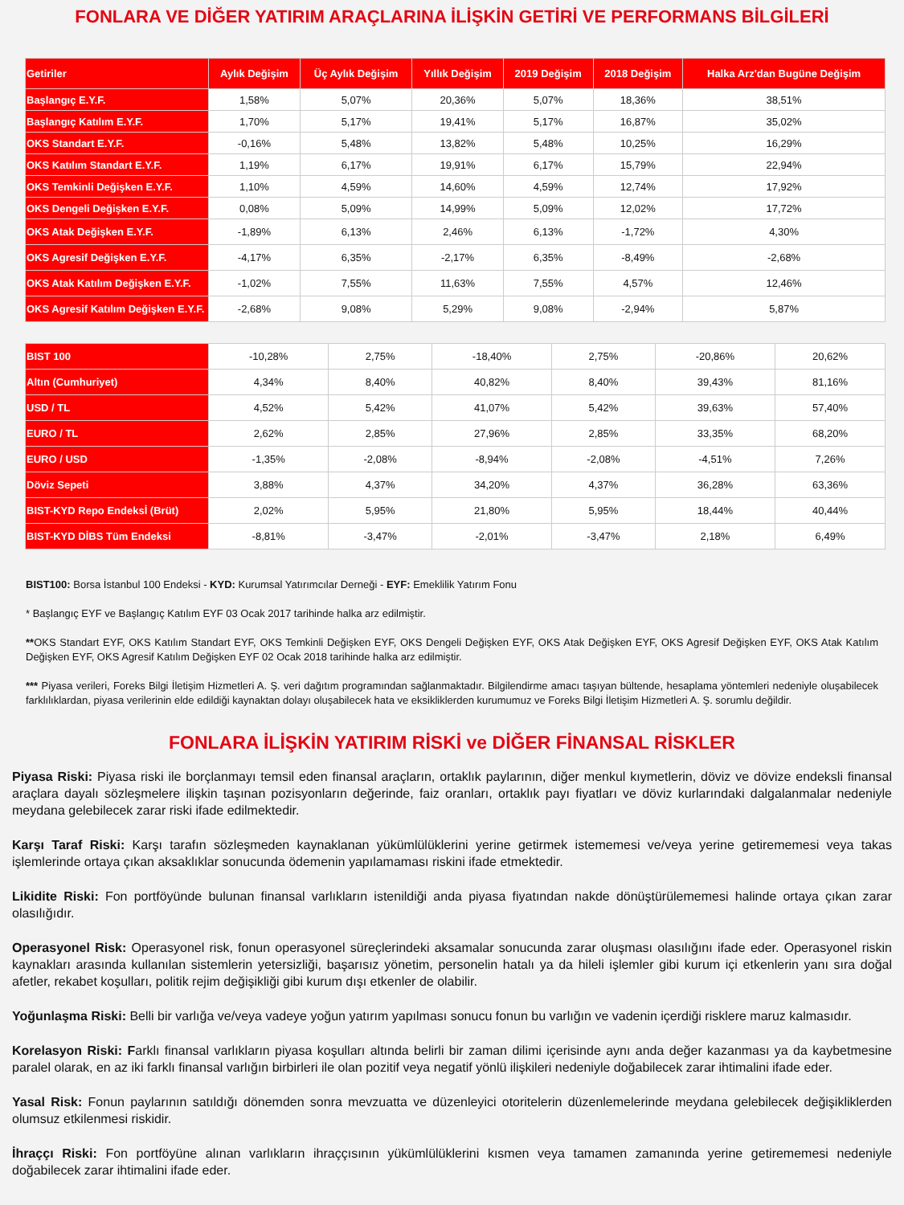FONLARA VE DİĞER YATIRIM ARAÇLARINA İLİŞKİN GETİRİ VE PERFORMANS BİLGİLERİ
| Getiriler | Aylık Değişim | Üç Aylık Değişim | Yıllık Değişim | 2019 Değişim | 2018 Değişim | Halka Arz'dan Bugüne Değişim |
| --- | --- | --- | --- | --- | --- | --- |
| Başlangıç E.Y.F. | 1,58% | 5,07% | 20,36% | 5,07% | 18,36% | 38,51% |
| Başlangıç Katılım E.Y.F. | 1,70% | 5,17% | 19,41% | 5,17% | 16,87% | 35,02% |
| OKS Standart E.Y.F. | -0,16% | 5,48% | 13,82% | 5,48% | 10,25% | 16,29% |
| OKS Katılım Standart E.Y.F. | 1,19% | 6,17% | 19,91% | 6,17% | 15,79% | 22,94% |
| OKS Temkinli Değişken E.Y.F. | 1,10% | 4,59% | 14,60% | 4,59% | 12,74% | 17,92% |
| OKS Dengeli Değişken E.Y.F. | 0,08% | 5,09% | 14,99% | 5,09% | 12,02% | 17,72% |
| OKS Atak Değişken E.Y.F. | -1,89% | 6,13% | 2,46% | 6,13% | -1,72% | 4,30% |
| OKS Agresif Değişken E.Y.F. | -4,17% | 6,35% | -2,17% | 6,35% | -8,49% | -2,68% |
| OKS Atak Katılım Değişken E.Y.F. | -1,02% | 7,55% | 11,63% | 7,55% | 4,57% | 12,46% |
| OKS Agresif Katılım Değişken E.Y.F. | -2,68% | 9,08% | 5,29% | 9,08% | -2,94% | 5,87% |
| BIST 100 | -10,28% | 2,75% | -18,40% | 2,75% | -20,86% | 20,62% |
| Altın (Cumhuriyet) | 4,34% | 8,40% | 40,82% | 8,40% | 39,43% | 81,16% |
| USD / TL | 4,52% | 5,42% | 41,07% | 5,42% | 39,63% | 57,40% |
| EURO / TL | 2,62% | 2,85% | 27,96% | 2,85% | 33,35% | 68,20% |
| EURO / USD | -1,35% | -2,08% | -8,94% | -2,08% | -4,51% | 7,26% |
| Döviz Sepeti | 3,88% | 4,37% | 34,20% | 4,37% | 36,28% | 63,36% |
| BIST-KYD Repo Endeksİ (Brüt) | 2,02% | 5,95% | 21,80% | 5,95% | 18,44% | 40,44% |
| BIST-KYD DİBS Tüm Endeksi | -8,81% | -3,47% | -2,01% | -3,47% | 2,18% | 6,49% |
BIST100: Borsa İstanbul 100 Endeksi - KYD: Kurumsal Yatırımcılar Derneği - EYF: Emeklilik Yatırım Fonu
* Başlangıç EYF ve Başlangıç Katılım EYF 03 Ocak 2017 tarihinde halka arz edilmiştir.
**OKS Standart EYF, OKS Katılım Standart EYF, OKS Temkinli Değişken EYF, OKS Dengeli Değişken EYF, OKS Atak Değişken EYF, OKS Agresif Değişken EYF, OKS Atak Katılım Değişken EYF, OKS Agresif Katılım Değişken EYF 02 Ocak 2018 tarihinde halka arz edilmiştir.
*** Piyasa verileri, Foreks Bilgi İletişim Hizmetleri A. Ş. veri dağıtım programından sağlanmaktadır. Bilgilendirme amacı taşıyan bültende, hesaplama yöntemleri nedeniyle oluşabilecek farklılıklardan, piyasa verilerinin elde edildiği kaynaktan dolayı oluşabilecek hata ve eksikliklerden kurumumuz ve Foreks Bilgi İletişim Hizmetleri A. Ş. sorumlu değildir.
FONLARA İLİŞKİN YATIRIM RİSKİ ve DİĞER FİNANSAL RİSKLER
Piyasa Riski: Piyasa riski ile borçlanmayı temsil eden finansal araçların, ortaklık paylarının, diğer menkul kıymetlerin, döviz ve dövize endeksli finansal araçlara dayalı sözleşmelere ilişkin taşınan pozisyonların değerinde, faiz oranları, ortaklık payı fiyatları ve döviz kurlarındaki dalgalanmalar nedeniyle meydana gelebilecek zarar riski ifade edilmektedir.
Karşı Taraf Riski: Karşı tarafın sözleşmeden kaynaklanan yükümlülüklerini yerine getirmek istememesi ve/veya yerine getirememesi veya takas işlemlerinde ortaya çıkan aksaklıklar sonucunda ödemenin yapılamaması riskini ifade etmektedir.
Likidite Riski: Fon portföyünde bulunan finansal varlıkların istenildiği anda piyasa fiyatından nakde dönüştürülememesi halinde ortaya çıkan zarar olasılığıdır.
Operasyonel Risk: Operasyonel risk, fonun operasyonel süreçlerindeki aksamalar sonucunda zarar oluşması olasılığını ifade eder. Operasyonel riskin kaynakları arasında kullanılan sistemlerin yetersizliği, başarısız yönetim, personelin hatalı ya da hileli işlemler gibi kurum içi etkenlerin yanı sıra doğal afetler, rekabet koşulları, politik rejim değişikliği gibi kurum dışı etkenler de olabilir.
Yoğunlaşma Riski: Belli bir varlığa ve/veya vadeye yoğun yatırım yapılması sonucu fonun bu varlığın ve vadenin içerdiği risklere maruz kalmasıdır.
Korelasyon Riski: Farklı finansal varlıkların piyasa koşulları altında belirli bir zaman dilimi içerisinde aynı anda değer kazanması ya da kaybetmesine paralel olarak, en az iki farklı finansal varlığın birbirleri ile olan pozitif veya negatif yönlü ilişkileri nedeniyle doğabilecek zarar ihtimalini ifade eder.
Yasal Risk: Fonun paylarının satıldığı dönemden sonra mevzuatta ve düzenleyici otoritelerin düzenlemelerinde meydana gelebilecek değişikliklerden olumsuz etkilenmesi riskidir.
İhraççı Riski: Fon portföyüne alınan varlıkların ihraççısının yükümlülüklerini kısmen veya tamamen zamanında yerine getirememesi nedeniyle doğabilecek zarar ihtimalini ifade eder.